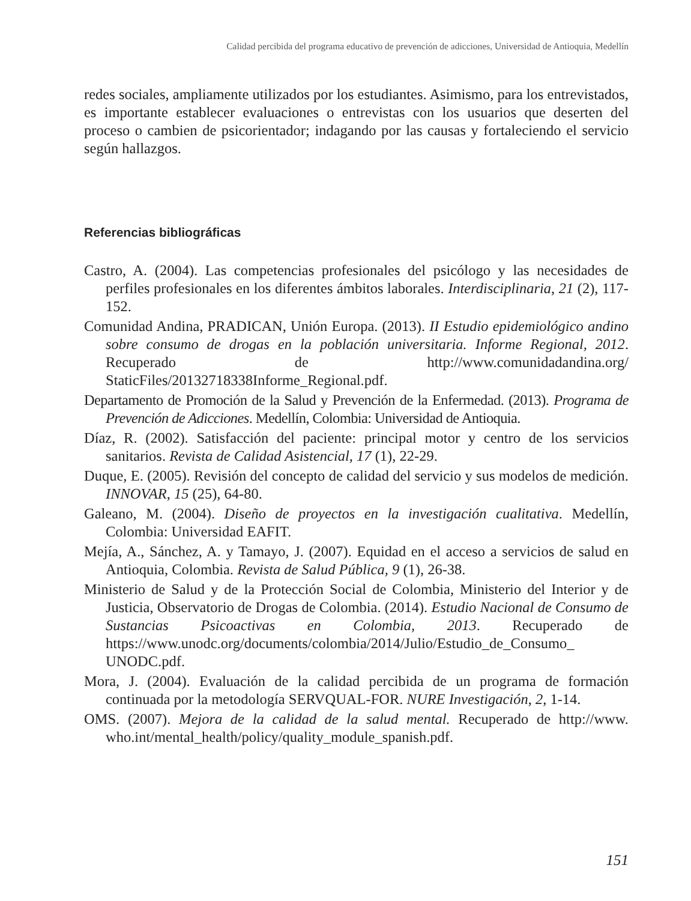Calidad percibida del programa educativo de prevención de adicciones, Universidad de Antioquia, Medellín
redes sociales, ampliamente utilizados por los estudiantes. Asimismo, para los entrevistados, es importante establecer evaluaciones o entrevistas con los usuarios que deserten del proceso o cambien de psicorientador; indagando por las causas y fortaleciendo el servicio según hallazgos.
Referencias bibliográficas
Castro, A. (2004). Las competencias profesionales del psicólogo y las necesidades de perfiles profesionales en los diferentes ámbitos laborales. Interdisciplinaria, 21 (2), 117-152.
Comunidad Andina, PRADICAN, Unión Europa. (2013). II Estudio epidemiológico andino sobre consumo de drogas en la población universitaria. Informe Regional, 2012. Recuperado de http://www.comunidadandina.org/ StaticFiles/20132718338Informe_Regional.pdf.
Departamento de Promoción de la Salud y Prevención de la Enfermedad. (2013). Programa de Prevención de Adicciones. Medellín, Colombia: Universidad de Antioquia.
Díaz, R. (2002). Satisfacción del paciente: principal motor y centro de los servicios sanitarios. Revista de Calidad Asistencial, 17 (1), 22-29.
Duque, E. (2005). Revisión del concepto de calidad del servicio y sus modelos de medición. INNOVAR, 15 (25), 64-80.
Galeano, M. (2004). Diseño de proyectos en la investigación cualitativa. Medellín, Colombia: Universidad EAFIT.
Mejía, A., Sánchez, A. y Tamayo, J. (2007). Equidad en el acceso a servicios de salud en Antioquia, Colombia. Revista de Salud Pública, 9 (1), 26-38.
Ministerio de Salud y de la Protección Social de Colombia, Ministerio del Interior y de Justicia, Observatorio de Drogas de Colombia. (2014). Estudio Nacional de Consumo de Sustancias Psicoactivas en Colombia, 2013. Recuperado de https://www.unodc.org/documents/colombia/2014/Julio/Estudio_de_Consumo_ UNODC.pdf.
Mora, J. (2004). Evaluación de la calidad percibida de un programa de formación continuada por la metodología SERVQUAL-FOR. NURE Investigación, 2, 1-14.
OMS. (2007). Mejora de la calidad de la salud mental. Recuperado de http://www. who.int/mental_health/policy/quality_module_spanish.pdf.
151